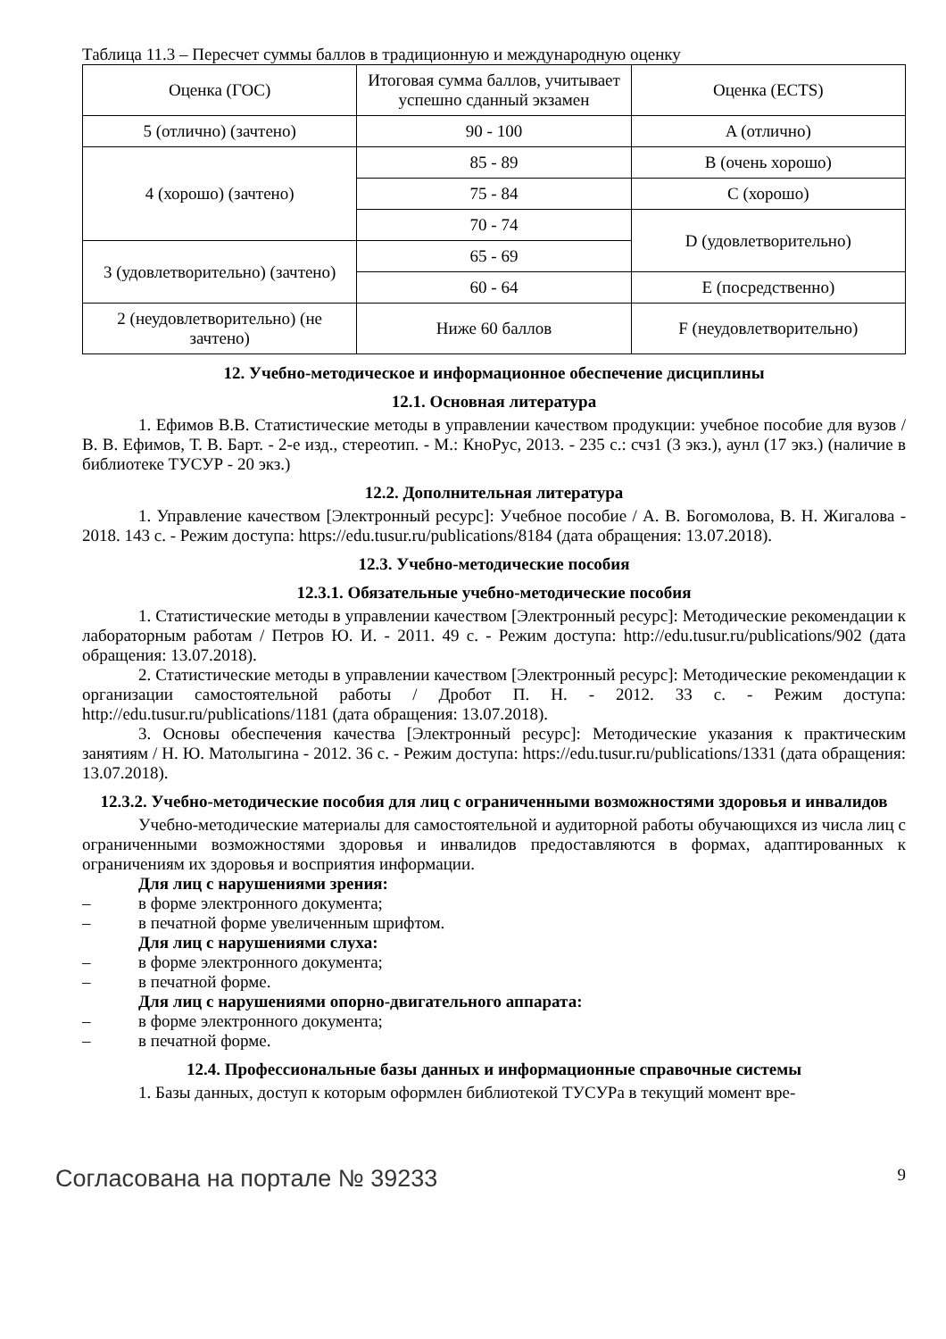Таблица 11.3 – Пересчет суммы баллов в традиционную и международную оценку
| Оценка (ГОС) | Итоговая сумма баллов, учитывает успешно сданный экзамен | Оценка (ECTS) |
| 5 (отлично) (зачтено) | 90 - 100 | A (отлично) |
| 4 (хорошо) (зачтено) | 85 - 89 | B (очень хорошо) |
| | 75 - 84 | C (хорошо) |
| | 70 - 74 | D (удовлетворительно) |
| 3 (удовлетворительно) (зачтено) | 65 - 69 | |
| | 60 - 64 | E (посредственно) |
| 2 (неудовлетворительно) (не зачтено) | Ниже 60 баллов | F (неудовлетворительно) |
12. Учебно-методическое и информационное обеспечение дисциплины
12.1. Основная литература
1. Ефимов В.В. Статистические методы в управлении качеством продукции: учебное пособие для вузов / В. В. Ефимов, Т. В. Барт. - 2-е изд., стереотип. - М.: КноРус, 2013. - 235 с.: счз1 (3 экз.), аунл (17 экз.) (наличие в библиотеке ТУСУР - 20 экз.)
12.2. Дополнительная литература
1. Управление качеством [Электронный ресурс]: Учебное пособие / А. В. Богомолова, В. Н. Жигалова - 2018. 143 с. - Режим доступа: https://edu.tusur.ru/publications/8184 (дата обращения: 13.07.2018).
12.3. Учебно-методические пособия
12.3.1. Обязательные учебно-методические пособия
1. Статистические методы в управлении качеством [Электронный ресурс]: Методические рекомендации к лабораторным работам / Петров Ю. И. - 2011. 49 с. - Режим доступа: http://edu.tusur.ru/publications/902 (дата обращения: 13.07.2018).
2. Статистические методы в управлении качеством [Электронный ресурс]: Методические рекомендации к организации самостоятельной работы / Дробот П. Н. - 2012. 33 с. - Режим доступа: http://edu.tusur.ru/publications/1181 (дата обращения: 13.07.2018).
3. Основы обеспечения качества [Электронный ресурс]: Методические указания к практическим занятиям / Н. Ю. Матолыгина - 2012. 36 с. - Режим доступа: https://edu.tusur.ru/publications/1331 (дата обращения: 13.07.2018).
12.3.2. Учебно-методические пособия для лиц с ограниченными возможностями здоровья и инвалидов
Учебно-методические материалы для самостоятельной и аудиторной работы обучающихся из числа лиц с ограниченными возможностями здоровья и инвалидов предоставляются в формах, адаптированных к ограничениям их здоровья и восприятия информации.
Для лиц с нарушениями зрения:
– в форме электронного документа;
– в печатной форме увеличенным шрифтом.
Для лиц с нарушениями слуха:
– в форме электронного документа;
– в печатной форме.
Для лиц с нарушениями опорно-двигательного аппарата:
– в форме электронного документа;
– в печатной форме.
12.4. Профессиональные базы данных и информационные справочные системы
1. Базы данных, доступ к которым оформлен библиотекой ТУСУРа в текущий момент вре-
Согласована на портале № 39233 9